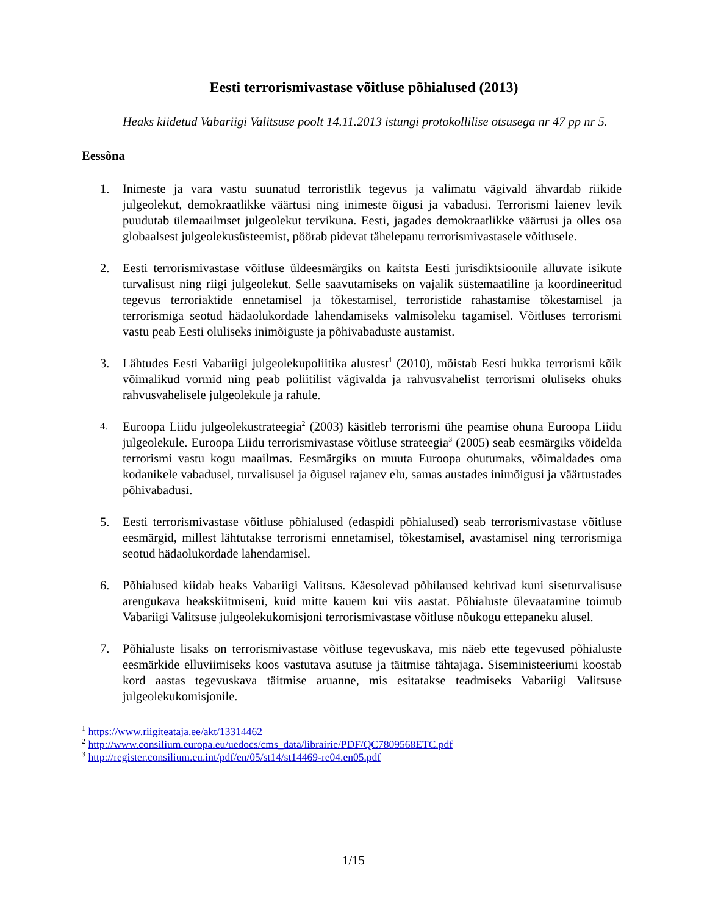Eesti terrorismivastase võitluse põhialused (2013)
Heaks kiidetud Vabariigi Valitsuse poolt 14.11.2013 istungi protokollilise otsusega nr 47 pp nr 5.
Eessõna
1. Inimeste ja vara vastu suunatud terroristlik tegevus ja valimatu vägivald ähvardab riikide julgeolekut, demokraatlikke väärtusi ning inimeste õigusi ja vabadusi. Terrorismi laienev levik puudutab ülemaailmset julgeolekut tervikuna. Eesti, jagades demokraatlikke väärtusi ja olles osa globaalsest julgeolekusüsteemist, pöörab pidevat tähelepanu terrorismivastasele võitlusele.
2. Eesti terrorismivastase võitluse üldeesmärgiks on kaitsta Eesti jurisdiktsioonile alluvate isikute turvalisust ning riigi julgeolekut. Selle saavutamiseks on vajalik süstemaatiline ja koordineeritud tegevus terroriaktide ennetamisel ja tõkestamisel, terroristide rahastamise tõkestamisel ja terrorismiga seotud hädaolukordade lahendamiseks valmisoleku tagamisel. Võitluses terrorismi vastu peab Eesti oluliseks inimõiguste ja põhivabaduste austamist.
3. Lähtudes Eesti Vabariigi julgeolekupoliitika alustest<sup>1</sup> (2010), mõistab Eesti hukka terrorismi kõik võimalikud vormid ning peab poliitilist vägivalda ja rahvusvahelist terrorismi oluliseks ohuks rahvusvahelisele julgeolekule ja rahule.
4.
Euroopa Liidu julgeolekustrateegia<sup>2</sup> (2003) käsitleb terrorismi ühe peamise ohuna Euroopa Liidu julgeolekule. Euroopa Liidu terrorismivastase võitluse strateegia<sup>3</sup> (2005) seab eesmärgiks võidelda terrorismi vastu kogu maailmas. Eesmärgiks on muuta Euroopa ohutumaks, võimaldades oma kodanikele vabadusel, turvalisusel ja õigusel rajanev elu, samas austades inimõigusi ja väärtustades põhivabadusi.
5. Eesti terrorismivastase võitluse põhialused (edaspidi põhialused) seab terrorismivastase võitluse eesmärgid, millest lähtutakse terrorismi ennetamisel, tõkestamisel, avastamisel ning terrorismiga seotud hädaolukordade lahendamisel.
6. Põhialused kiidab heaks Vabariigi Valitsus. Käesolevad põhilaused kehtivad kuni siseturvalisuse arengukava heakskiitmiseni, kuid mitte kauem kui viis aastat. Põhialuste ülevaatamine toimub Vabariigi Valitsuse julgeolekukomisjoni terrorismivastase võitluse nõukogu ettepaneku alusel.
7. Põhialuste lisaks on terrorismivastase võitluse tegevuskava, mis näeb ette tegevused põhialuste eesmärkide elluviimiseks koos vastutava asutuse ja täitmise tähtajaga. Siseministeeriumi koostab kord aastas tegevuskava täitmise aruanne, mis esitatakse teadmiseks Vabariigi Valitsuse julgeolekukomisjonile.
<sup>1</sup> https://www.riigiteataja.ee/akt/13314462
<sup>2</sup> http://www.consilium.europa.eu/uedocs/cms_data/librairie/PDF/QC7809568ETC.pdf
<sup>3</sup> http://register.consilium.eu.int/pdf/en/05/st14/st14469-re04.en05.pdf
1/15